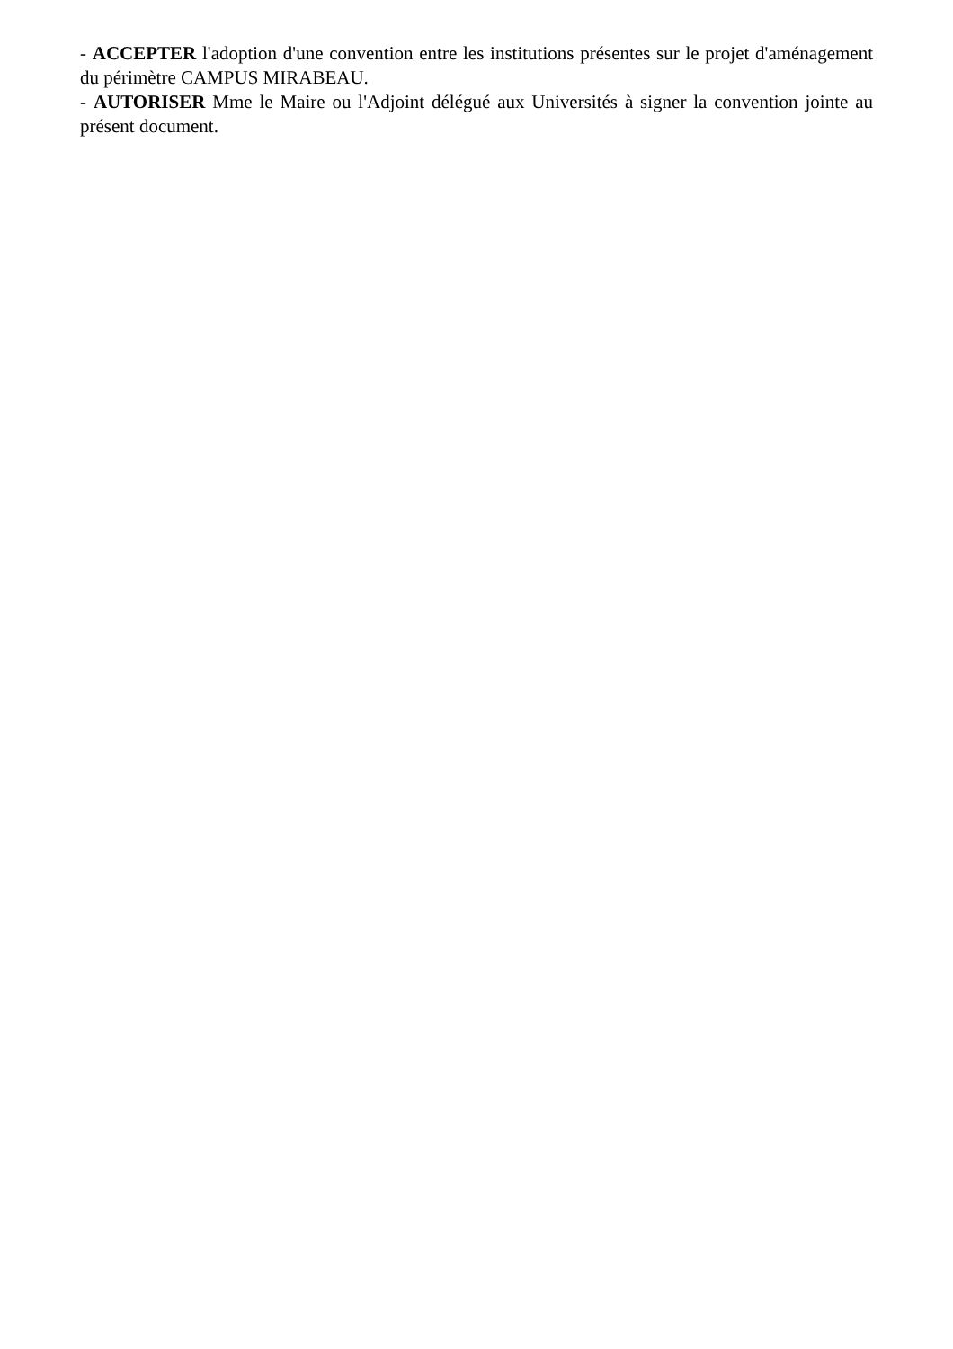- ACCEPTER l'adoption d'une convention entre les institutions présentes sur le projet d'aménagement du périmètre CAMPUS MIRABEAU.
- AUTORISER Mme le Maire ou l'Adjoint délégué aux Universités à signer la convention jointe au présent document.